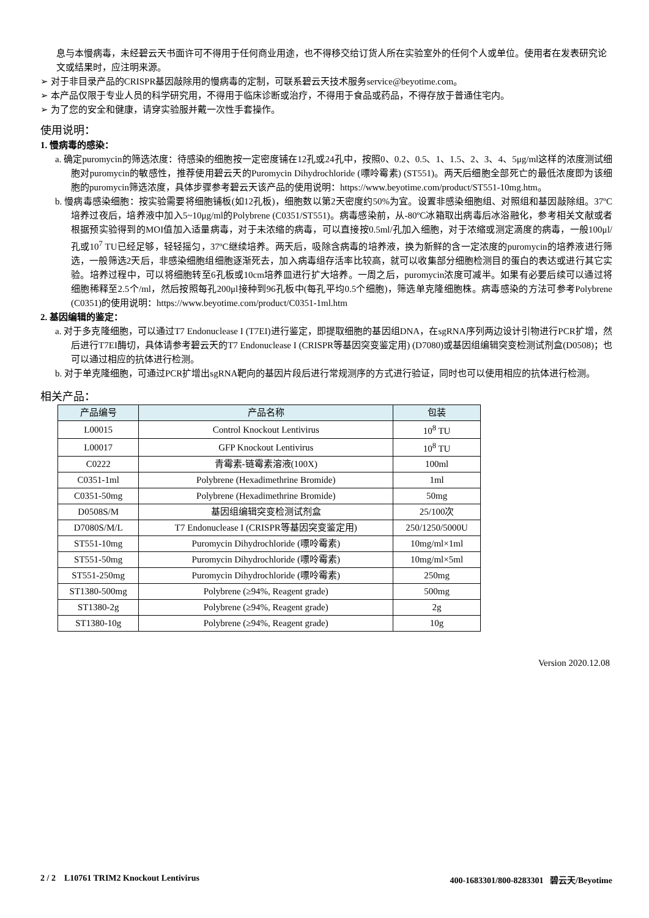息与本慢病毒，未经碧云天书面许可不得用于任何商业用途，也不得移交给订货人所在实验室外的任何个人或单位。使用者在发表研究论文或结果时，应注明来源。
➢ 对于非目录产品的CRISPR基因敲除用的慢病毒的定制，可联系碧云天技术服务service@beyotime.com。
➢ 本产品仅限于专业人员的科学研究用，不得用于临床诊断或治疗，不得用于食品或药品，不得存放于普通住宅内。
➢ 为了您的安全和健康，请穿实验服并戴一次性手套操作。
使用说明：
1. 慢病毒的感染：
a. 确定puromycin的筛选浓度：待感染的细胞按一定密度铺在12孔或24孔中，按照0、0.2、0.5、1、1.5、2、3、4、5μg/ml这样的浓度测试细胞对puromycin的敏感性，推荐使用碧云天的Puromycin Dihydrochloride (嘌呤霉素) (ST551)。两天后细胞全部死亡的最低浓度即为该细胞的puromycin筛选浓度，具体步骤参考碧云天该产品的使用说明：https://www.beyotime.com/product/ST551-10mg.htm。
b. 慢病毒感染细胞：按实验需要将细胞铺板(如12孔板)，细胞数以第2天密度约50%为宜。设置非感染细胞组、对照组和基因敲除组。37ºC培养过夜后，培养液中加入5~10μg/ml的Polybrene (C0351/ST551)。病毒感染前，从-80ºC冰箱取出病毒后冰浴融化，参考相关文献或者根据预实验得到的MOI值加入适量病毒，对于未浓缩的病毒，可以直接按0.5ml/孔加入细胞，对于浓缩或测定滴度的病毒，一般100μl/孔或10<sup>7</sup> TU已经足够，轻轻摇匀，37ºC继续培养。两天后，吸除含病毒的培养液，换为新鲜的含一定浓度的puromycin的培养液进行筛选，一般筛选2天后，非感染细胞组细胞逐渐死去，加入病毒组存活率比较高，就可以收集部分细胞检测目的蛋白的表达或进行其它实验。培养过程中，可以将细胞转至6孔板或10cm培养皿进行扩大培养。一周之后，puromycin浓度可减半。如果有必要后续可以通过将细胞稀释至2.5个/ml，然后按照每孔200μl接种到96孔板中(每孔平均0.5个细胞)，筛选单克隆细胞株。病毒感染的方法可参考Polybrene (C0351)的使用说明：https://www.beyotime.com/product/C0351-1ml.htm
2. 基因编辑的鉴定：
a. 对于多克隆细胞，可以通过T7 Endonuclease I (T7EI)进行鉴定，即提取细胞的基因组DNA，在sgRNA序列两边设计引物进行PCR扩增，然后进行T7EI酶切，具体请参考碧云天的T7 Endonuclease I (CRISPR等基因突变鉴定用) (D7080)或基因组编辑突变检测试剂盒(D0508)；也可以通过相应的抗体进行检测。
b. 对于单克隆细胞，可通过PCR扩增出sgRNA靶向的基因片段后进行常规测序的方式进行验证，同时也可以使用相应的抗体进行检测。
相关产品：
| 产品编号 | 产品名称 | 包装 |
| --- | --- | --- |
| L00015 | Control Knockout Lentivirus | 10<sup>8</sup> TU |
| L00017 | GFP Knockout Lentivirus | 10<sup>8</sup> TU |
| C0222 | 青霉素-链霉素溶液(100X) | 100ml |
| C0351-1ml | Polybrene (Hexadimethrine Bromide) | 1ml |
| C0351-50mg | Polybrene (Hexadimethrine Bromide) | 50mg |
| D0508S/M | 基因组编辑突变检测试剂盒 | 25/100次 |
| D7080S/M/L | T7 Endonuclease I (CRISPR等基因突变鉴定用) | 250/1250/5000U |
| ST551-10mg | Puromycin Dihydrochloride (嘌呤霉素) | 10mg/ml×1ml |
| ST551-50mg | Puromycin Dihydrochloride (嘌呤霉素) | 10mg/ml×5ml |
| ST551-250mg | Puromycin Dihydrochloride (嘌呤霉素) | 250mg |
| ST1380-500mg | Polybrene (≥94%, Reagent grade) | 500mg |
| ST1380-2g | Polybrene (≥94%, Reagent grade) | 2g |
| ST1380-10g | Polybrene (≥94%, Reagent grade) | 10g |
Version 2020.12.08
2 / 2 L10761 TRIM2 Knockout Lentivirus 400-1683301/800-8283301 碧云天/Beyotime